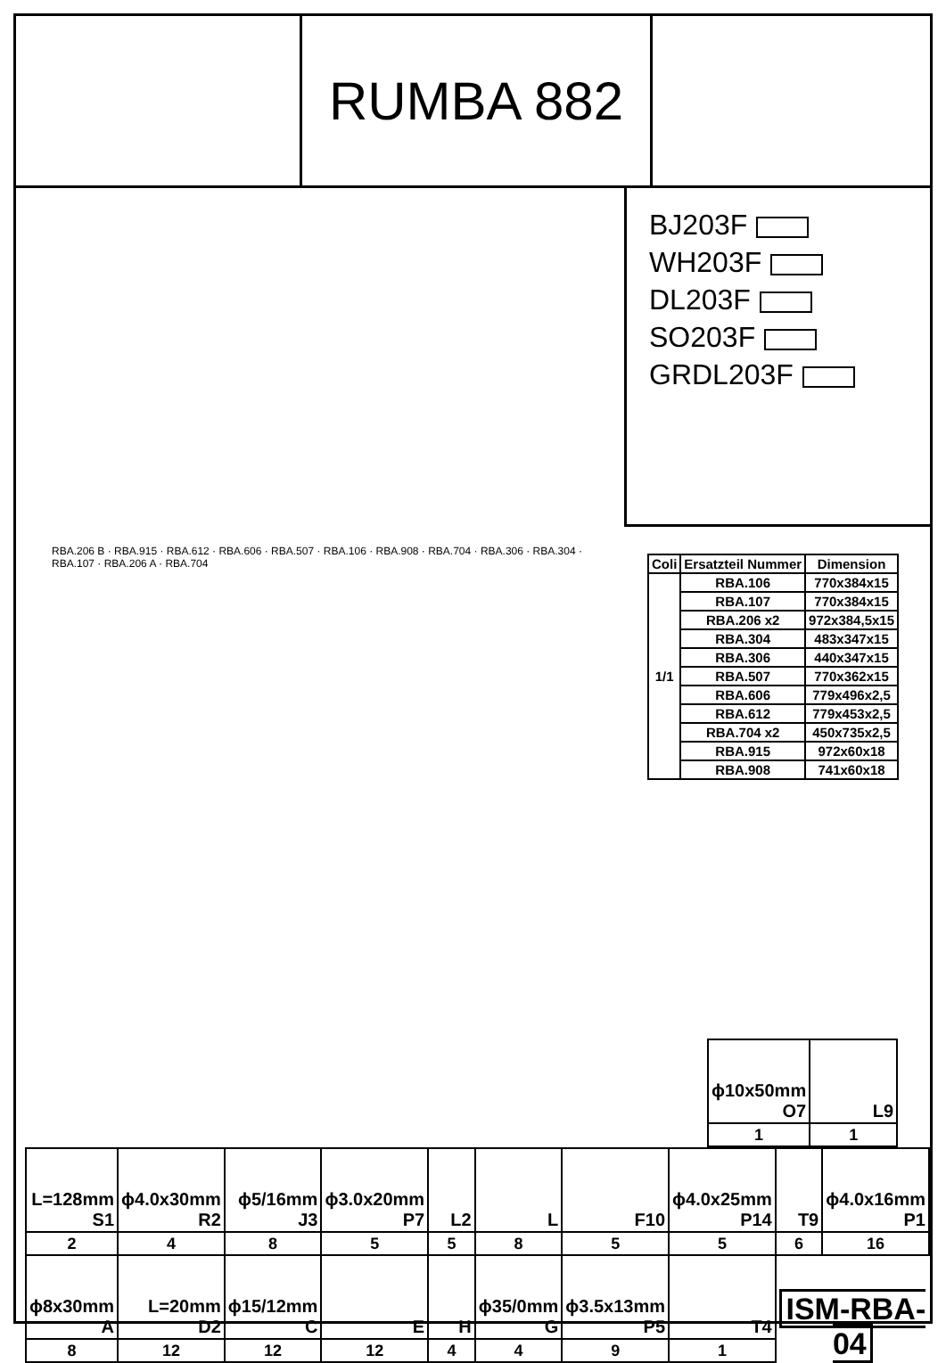RUMBA 882
BJ203F
WH203F
DL203F
SO203F
GRDL203F
RBA.206 B · RBA.915 · RBA.612 · RBA.606 · RBA.507 · RBA.106 · RBA.908 · RBA.704 · RBA.306 · RBA.304 · RBA.107 · RBA.206 A · RBA.704
| Coli | Ersatzteil Nummer | Dimension |
| --- | --- | --- |
| 1/1 | RBA.106 | 770x384x15 |
| | RBA.107 | 770x384x15 |
| | RBA.206 x2 | 972x384,5x15 |
| | RBA.304 | 483x347x15 |
| | RBA.306 | 440x347x15 |
| | RBA.507 | 770x362x15 |
| | RBA.606 | 779x496x2,5 |
| | RBA.612 | 779x453x2,5 |
| | RBA.704 x2 | 450x735x2,5 |
| | RBA.915 | 972x60x18 |
| | RBA.908 | 741x60x18 |
| ϕ10x50mm O7 | L9 |
| 1 | 1 |
| L=128mm S1 | ϕ4.0x30mm R2 | ϕ5/16mm J3 | ϕ3.0x20mm P7 | L2 | L | F10 | ϕ4.0x25mm P14 | T9 | ϕ4.0x16mm P1 |
| 2 | 4 | 8 | 5 | 5 | 8 | 5 | 5 | 6 | 16 |
| ϕ8x30mm A | L=20mm D2 | ϕ15/12mm C | E | H | ϕ35/0mm G | ϕ3.5x13mm P5 | T4 | ISM-RBA-04 | |
| 8 | 12 | 12 | 12 | 4 | 4 | 9 | 1 | | |